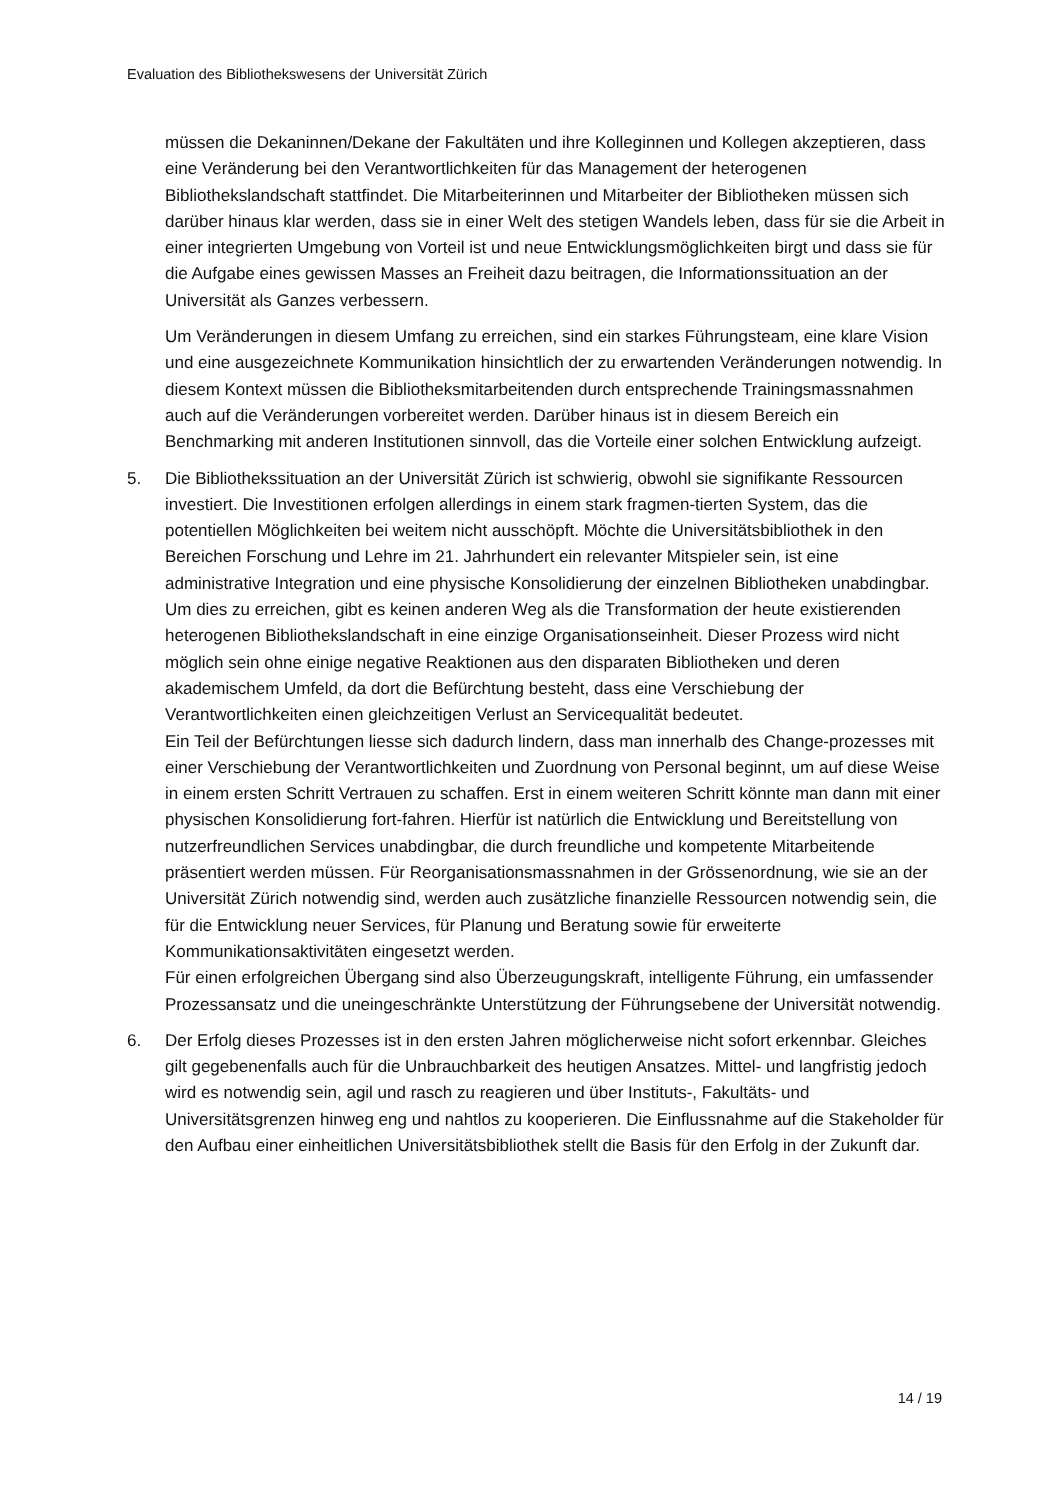Evaluation des Bibliothekswesens der Universität Zürich
müssen die Dekaninnen/Dekane der Fakultäten und ihre Kolleginnen und Kollegen akzeptieren, dass eine Veränderung bei den Verantwortlichkeiten für das Management der heterogenen Bibliothekslandschaft stattfindet. Die Mitarbeiterinnen und Mitarbeiter der Bibliotheken müssen sich darüber hinaus klar werden, dass sie in einer Welt des stetigen Wandels leben, dass für sie die Arbeit in einer integrierten Umgebung von Vorteil ist und neue Entwicklungsmöglichkeiten birgt und dass sie für die Aufgabe eines gewissen Masses an Freiheit dazu beitragen, die Informationssituation an der Universität als Ganzes verbessern.
Um Veränderungen in diesem Umfang zu erreichen, sind ein starkes Führungsteam, eine klare Vision und eine ausgezeichnete Kommunikation hinsichtlich der zu erwartenden Veränderungen notwendig. In diesem Kontext müssen die Bibliotheksmitarbeitenden durch entsprechende Trainingsmassnahmen auch auf die Veränderungen vorbereitet werden. Darüber hinaus ist in diesem Bereich ein Benchmarking mit anderen Institutionen sinnvoll, das die Vorteile einer solchen Entwicklung aufzeigt.
5. Die Bibliothekssituation an der Universität Zürich ist schwierig, obwohl sie signifikante Ressourcen investiert. Die Investitionen erfolgen allerdings in einem stark fragmen-tierten System, das die potentiellen Möglichkeiten bei weitem nicht ausschöpft. Möchte die Universitätsbibliothek in den Bereichen Forschung und Lehre im 21. Jahrhundert ein relevanter Mitspieler sein, ist eine administrative Integration und eine physische Konsolidierung der einzelnen Bibliotheken unabdingbar.
Um dies zu erreichen, gibt es keinen anderen Weg als die Transformation der heute existierenden heterogenen Bibliothekslandschaft in eine einzige Organisationseinheit. Dieser Prozess wird nicht möglich sein ohne einige negative Reaktionen aus den disparaten Bibliotheken und deren akademischem Umfeld, da dort die Befürchtung besteht, dass eine Verschiebung der Verantwortlichkeiten einen gleichzeitigen Verlust an Servicequalität bedeutet.
Ein Teil der Befürchtungen liesse sich dadurch lindern, dass man innerhalb des Change-prozesses mit einer Verschiebung der Verantwortlichkeiten und Zuordnung von Personal beginnt, um auf diese Weise in einem ersten Schritt Vertrauen zu schaffen. Erst in einem weiteren Schritt könnte man dann mit einer physischen Konsolidierung fort-fahren. Hierfür ist natürlich die Entwicklung und Bereitstellung von nutzerfreundlichen Services unabdingbar, die durch freundliche und kompetente Mitarbeitende präsentiert werden müssen. Für Reorganisationsmassnahmen in der Grössenordnung, wie sie an der Universität Zürich notwendig sind, werden auch zusätzliche finanzielle Ressourcen notwendig sein, die für die Entwicklung neuer Services, für Planung und Beratung sowie für erweiterte Kommunikationsaktivitäten eingesetzt werden.
Für einen erfolgreichen Übergang sind also Überzeugungskraft, intelligente Führung, ein umfassender Prozessansatz und die uneingeschränkte Unterstützung der Führungsebene der Universität notwendig.
6. Der Erfolg dieses Prozesses ist in den ersten Jahren möglicherweise nicht sofort erkennbar. Gleiches gilt gegebenenfalls auch für die Unbrauchbarkeit des heutigen Ansatzes. Mittel- und langfristig jedoch wird es notwendig sein, agil und rasch zu reagieren und über Instituts-, Fakultäts- und Universitätsgrenzen hinweg eng und nahtlos zu kooperieren. Die Einflussnahme auf die Stakeholder für den Aufbau einer einheitlichen Universitätsbibliothek stellt die Basis für den Erfolg in der Zukunft dar.
14 / 19